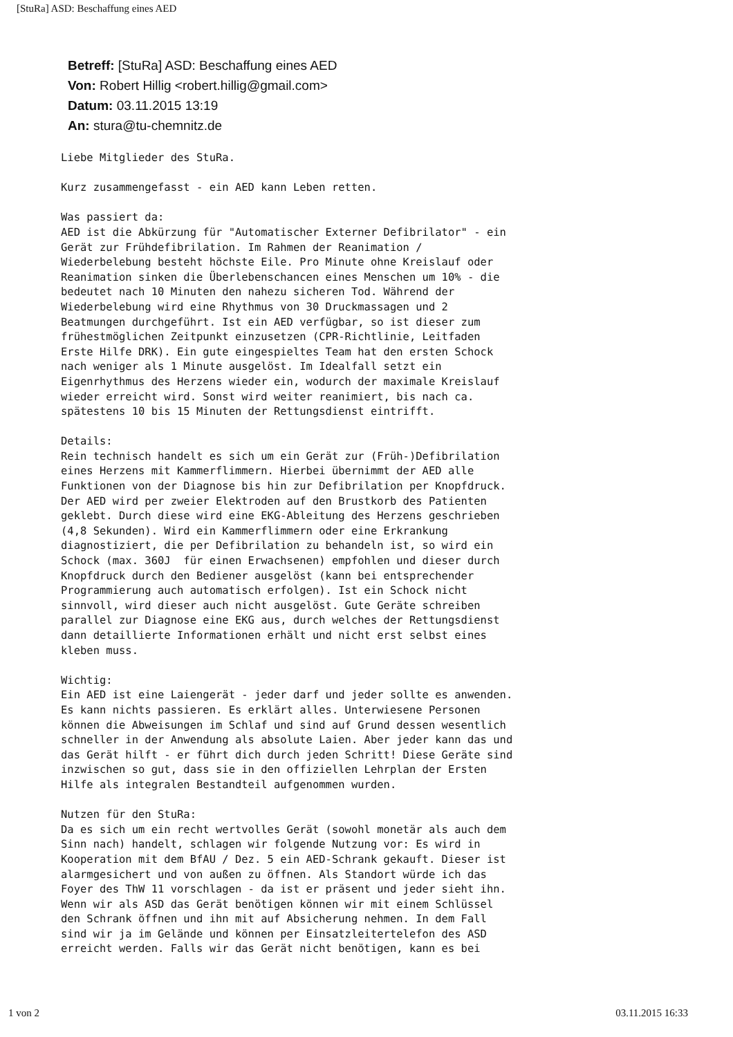[StuRa] ASD: Beschaffung eines AED
Betreff: [StuRa] ASD: Beschaffung eines AED
Von: Robert Hillig <robert.hillig@gmail.com>
Datum: 03.11.2015 13:19
An: stura@tu-chemnitz.de
Liebe Mitglieder des StuRa. Kurz zusammengefasst - ein AED kann Leben retten. Was passiert da: AED ist die Abkürzung für "Automatischer Externer Defibrilator" - ein Gerät zur Frühdefibrilation. Im Rahmen der Reanimation / Wiederbelebung besteht höchste Eile. Pro Minute ohne Kreislauf oder Reanimation sinken die Überlebenschancen eines Menschen um 10% - die bedeutet nach 10 Minuten den nahezu sicheren Tod. Während der Wiederbelebung wird eine Rhythmus von 30 Druckmassagen und 2 Beatmungen durchgeführt. Ist ein AED verfügbar, so ist dieser zum frühestmöglichen Zeitpunkt einzusetzen (CPR-Richtlinie, Leitfaden Erste Hilfe DRK). Ein gute eingespieltes Team hat den ersten Schock nach weniger als 1 Minute ausgelöst. Im Idealfall setzt ein Eigenrhythmus des Herzens wieder ein, wodurch der maximale Kreislauf wieder erreicht wird. Sonst wird weiter reanimiert, bis nach ca. spätestens 10 bis 15 Minuten der Rettungsdienst eintrifft. Details: Rein technisch handelt es sich um ein Gerät zur (Früh-)Defibrilation eines Herzens mit Kammerflimmern. Hierbei übernimmt der AED alle Funktionen von der Diagnose bis hin zur Defibrilation per Knopfdruck. Der AED wird per zweier Elektroden auf den Brustkorb des Patienten geklebt. Durch diese wird eine EKG-Ableitung des Herzens geschrieben (4,8 Sekunden). Wird ein Kammerflimmern oder eine Erkrankung diagnostiziert, die per Defibrilation zu behandeln ist, so wird ein Schock (max. 360J für einen Erwachsenen) empfohlen und dieser durch Knopfdruck durch den Bediener ausgelöst (kann bei entsprechender Programmierung auch automatisch erfolgen). Ist ein Schock nicht sinnvoll, wird dieser auch nicht ausgelöst. Gute Geräte schreiben parallel zur Diagnose eine EKG aus, durch welches der Rettungsdienst dann detaillierte Informationen erhält und nicht erst selbst eines kleben muss. Wichtig: Ein AED ist eine Laiengerät - jeder darf und jeder sollte es anwenden. Es kann nichts passieren. Es erklärt alles. Unterwiesene Personen können die Abweisungen im Schlaf und sind auf Grund dessen wesentlich schneller in der Anwendung als absolute Laien. Aber jeder kann das und das Gerät hilft - er führt dich durch jeden Schritt! Diese Geräte sind inzwischen so gut, dass sie in den offiziellen Lehrplan der Ersten Hilfe als integralen Bestandteil aufgenommen wurden. Nutzen für den StuRa: Da es sich um ein recht wertvolles Gerät (sowohl monetär als auch dem Sinn nach) handelt, schlagen wir folgende Nutzung vor: Es wird in Kooperation mit dem BfAU / Dez. 5 ein AED-Schrank gekauft. Dieser ist alarmgesichert und von außen zu öffnen. Als Standort würde ich das Foyer des ThW 11 vorschlagen - da ist er präsent und jeder sieht ihn. Wenn wir als ASD das Gerät benötigen können wir mit einem Schlüssel den Schrank öffnen und ihn mit auf Absicherung nehmen. In dem Fall sind wir ja im Gelände und können per Einsatzleitertelefon des ASD erreicht werden. Falls wir das Gerät nicht benötigen, kann es bei
1 von 2 03.11.2015 16:33